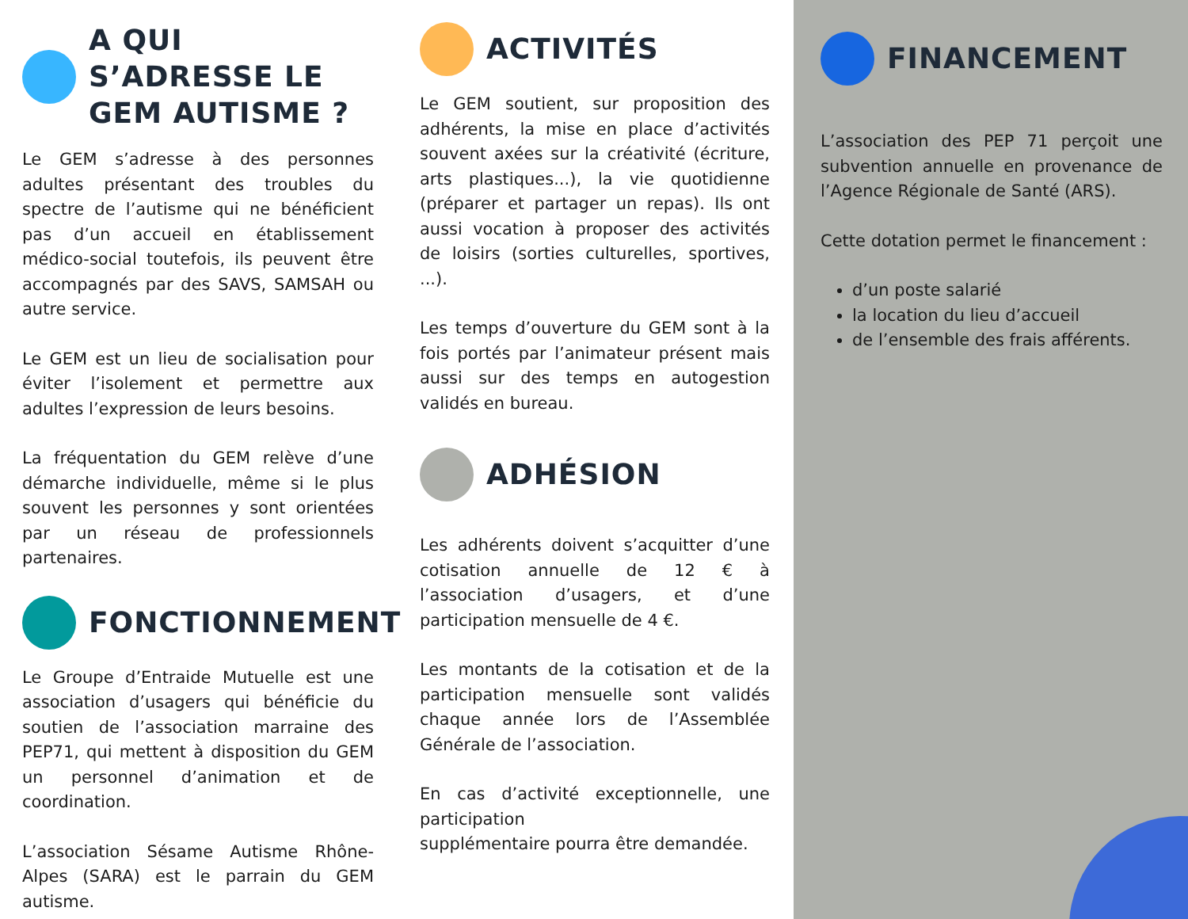A QUI S’ADRESSE LE GEM AUTISME ?
Le GEM s’adresse à des personnes adultes présentant des troubles du spectre de l’autisme qui ne bénéficient pas d’un accueil en établissement médico-social toutefois, ils peuvent être accompagnés par des SAVS, SAMSAH ou autre service.
Le GEM est un lieu de socialisation pour éviter l’isolement et permettre aux adultes l’expression de leurs besoins.
La fréquentation du GEM relève d’une démarche individuelle, même si le plus souvent les personnes y sont orientées par un réseau de professionnels partenaires.
FONCTIONNEMENT
Le Groupe d’Entraide Mutuelle est une association d’usagers qui bénéficie du soutien de l’association marraine des PEP71, qui mettent à disposition du GEM un personnel d’animation et de coordination.
L’association Sésame Autisme Rhône-Alpes (SARA) est le parrain du GEM autisme.
ACTIVITÉS
Le GEM soutient, sur proposition des adhérents, la mise en place d’activités souvent axées sur la créativité (écriture, arts plastiques...), la vie quotidienne (préparer et partager un repas). Ils ont aussi vocation à proposer des activités de loisirs (sorties culturelles, sportives, ...).
Les temps d’ouverture du GEM sont à la fois portés par l’animateur présent mais aussi sur des temps en autogestion validés en bureau.
ADHÉSION
Les adhérents doivent s’acquitter d’une cotisation annuelle de 12 € à l’association d’usagers, et d’une participation mensuelle de 4 €.
Les montants de la cotisation et de la participation mensuelle sont validés chaque année lors de l’Assemblée Générale de l’association.
En cas d’activité exceptionnelle, une participation
supplémentaire pourra être demandée.
FINANCEMENT
L’association des PEP 71 perçoit une subvention annuelle en provenance de l’Agence Régionale de Santé (ARS).
Cette dotation permet le financement :
d’un poste salarié
la location du lieu d’accueil
de l’ensemble des frais afférents.